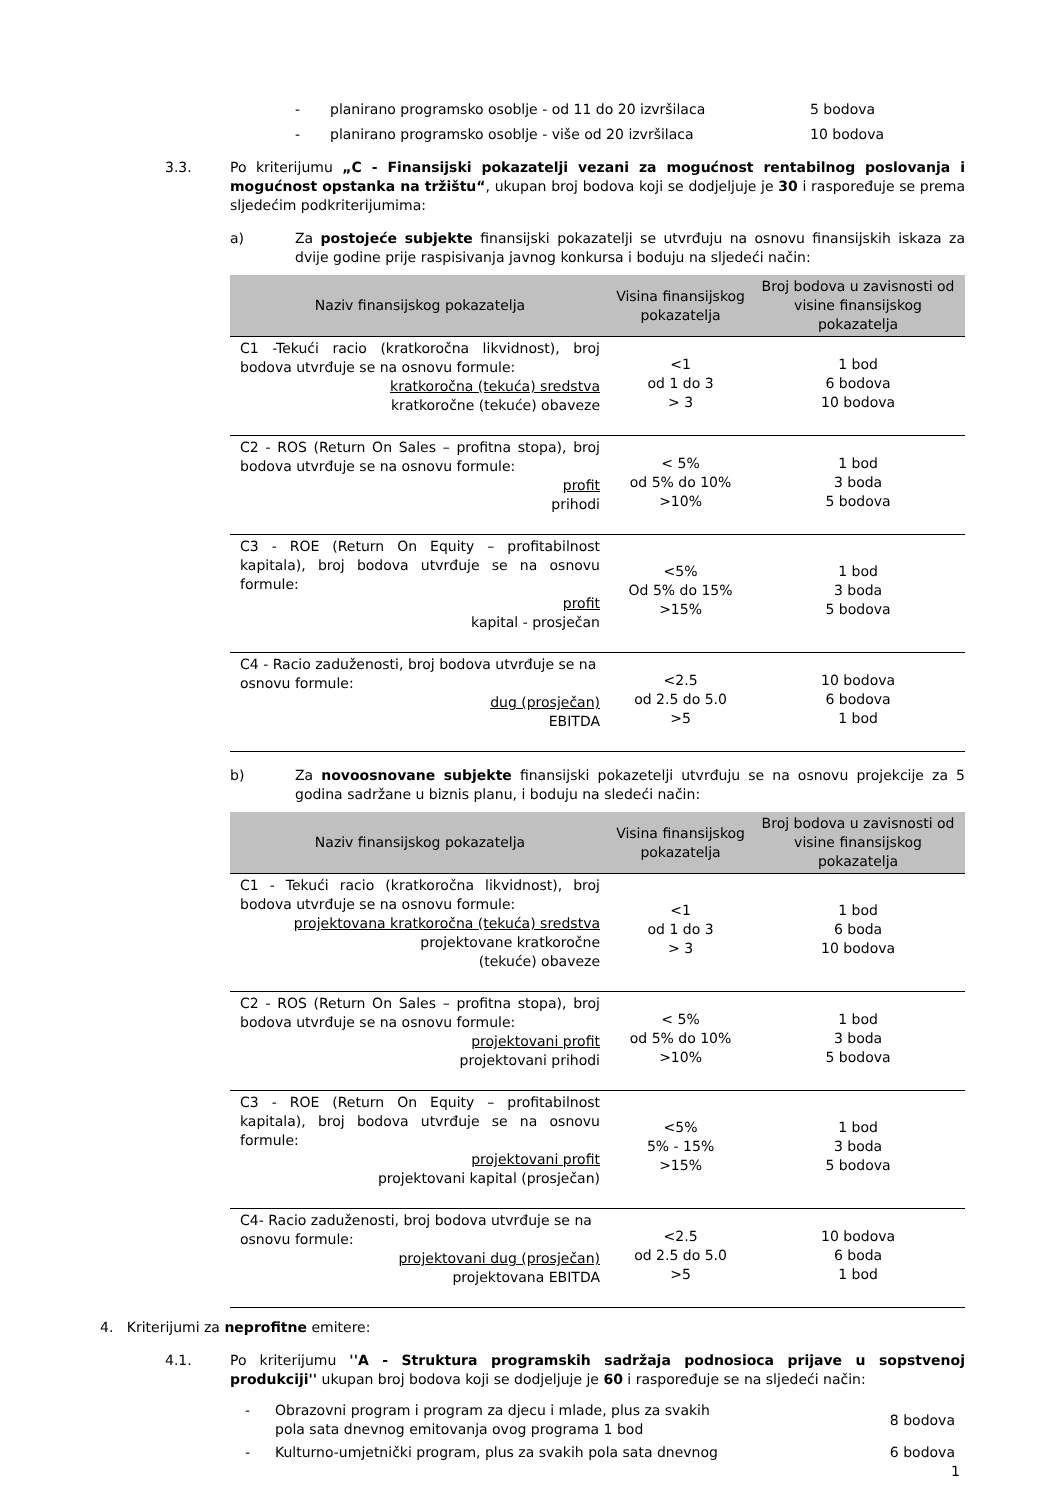- planirano programsko osoblje - od 11 do 20 izvršilaca 5 bodova
- planirano programsko osoblje - više od 20 izvršilaca 10 bodova
3.3. Po kriterijumu „C - Finansijski pokazatelji vezani za mogućnost rentabilnog poslovanja i mogućnost opstanka na tržištu“, ukupan broj bodova koji se dodjeljuje je 30 i raspoređuje se prema sljedećim podkriterijumima:
a) Za postojeće subjekte finansijski pokazatelji se utvrđuju na osnovu finansijskih iskaza za dvije godine prije raspisivanja javnog konkursa i boduju na sljedeći način:
| Naziv finansijskog pokazatelja | Visina finansijskog pokazatelja | Broj bodova u zavisnosti od visine finansijskog pokazatelja |
| --- | --- | --- |
| C1 -Tekući racio (kratkoročna likvidnost), broj bodova utvrđuje se na osnovu formule: kratkoročna (tekuća) sredstva kratkoročne (tekuće) obaveze | <1 od 1 do 3 > 3 | 1 bod 6 bodova 10 bodova |
| C2 - ROS (Return On Sales – profitna stopa), broj bodova utvrđuje se na osnovu formule: profit prihodi | < 5% od 5% do 10% >10% | 1 bod 3 boda 5 bodova |
| C3 - ROE (Return On Equity – profitabilnost kapitala), broj bodova utvrđuje se na osnovu formule: profit kapital - prosječan | <5% Od 5% do 15% >15% | 1 bod 3 boda 5 bodova |
| C4 - Racio zaduženosti, broj bodova utvrđuje se na osnovu formule: dug (prosječan) EBITDA | <2.5 od 2.5 do 5.0 >5 | 10 bodova 6 bodova 1 bod |
b) Za novoosnovane subjekte finansijski pokazetelji utvrđuju se na osnovu projekcije za 5 godina sadržane u biznis planu, i boduju na sledeći način:
| Naziv finansijskog pokazatelja | Visina finansijskog pokazatelja | Broj bodova u zavisnosti od visine finansijskog pokazatelja |
| --- | --- | --- |
| C1 - Tekući racio (kratkoročna likvidnost), broj bodova utvrđuje se na osnovu formule: projektovana kratkoročna (tekuća) sredstva projektovane kratkoročne (tekuće) obaveze | <1 od 1 do 3 > 3 | 1 bod 6 boda 10 bodova |
| C2 - ROS (Return On Sales – profitna stopa), broj bodova utvrđuje se na osnovu formule: projektovani profit projektovani prihodi | < 5% od 5% do 10% >10% | 1 bod 3 boda 5 bodova |
| C3 - ROE (Return On Equity – profitabilnost kapitala), broj bodova utvrđuje se na osnovu formule: projektovani profit projektovani kapital (prosječan) | <5% 5% - 15% >15% | 1 bod 3 boda 5 bodova |
| C4- Racio zaduženosti, broj bodova utvrđuje se na osnovu formule: projektovani dug (prosječan) projektovana EBITDA | <2.5 od 2.5 do 5.0 >5 | 10 bodova 6 boda 1 bod |
4. Kriterijumi za neprofitne emitere:
4.1. Po kriterijumu ''A - Struktura programskih sadržaja podnosioca prijave u sopstvenoj produkciji'' ukupan broj bodova koji se dodjeljuje je 60 i raspoređuje se na sljedeći način:
- Obrazovni program i program za djecu i mlade, plus za svakih pola sata dnevnog emitovanja ovog programa 1 bod 8 bodova
- Kulturno-umjetnički program, plus za svakih pola sata dnevnog 6 bodova
1